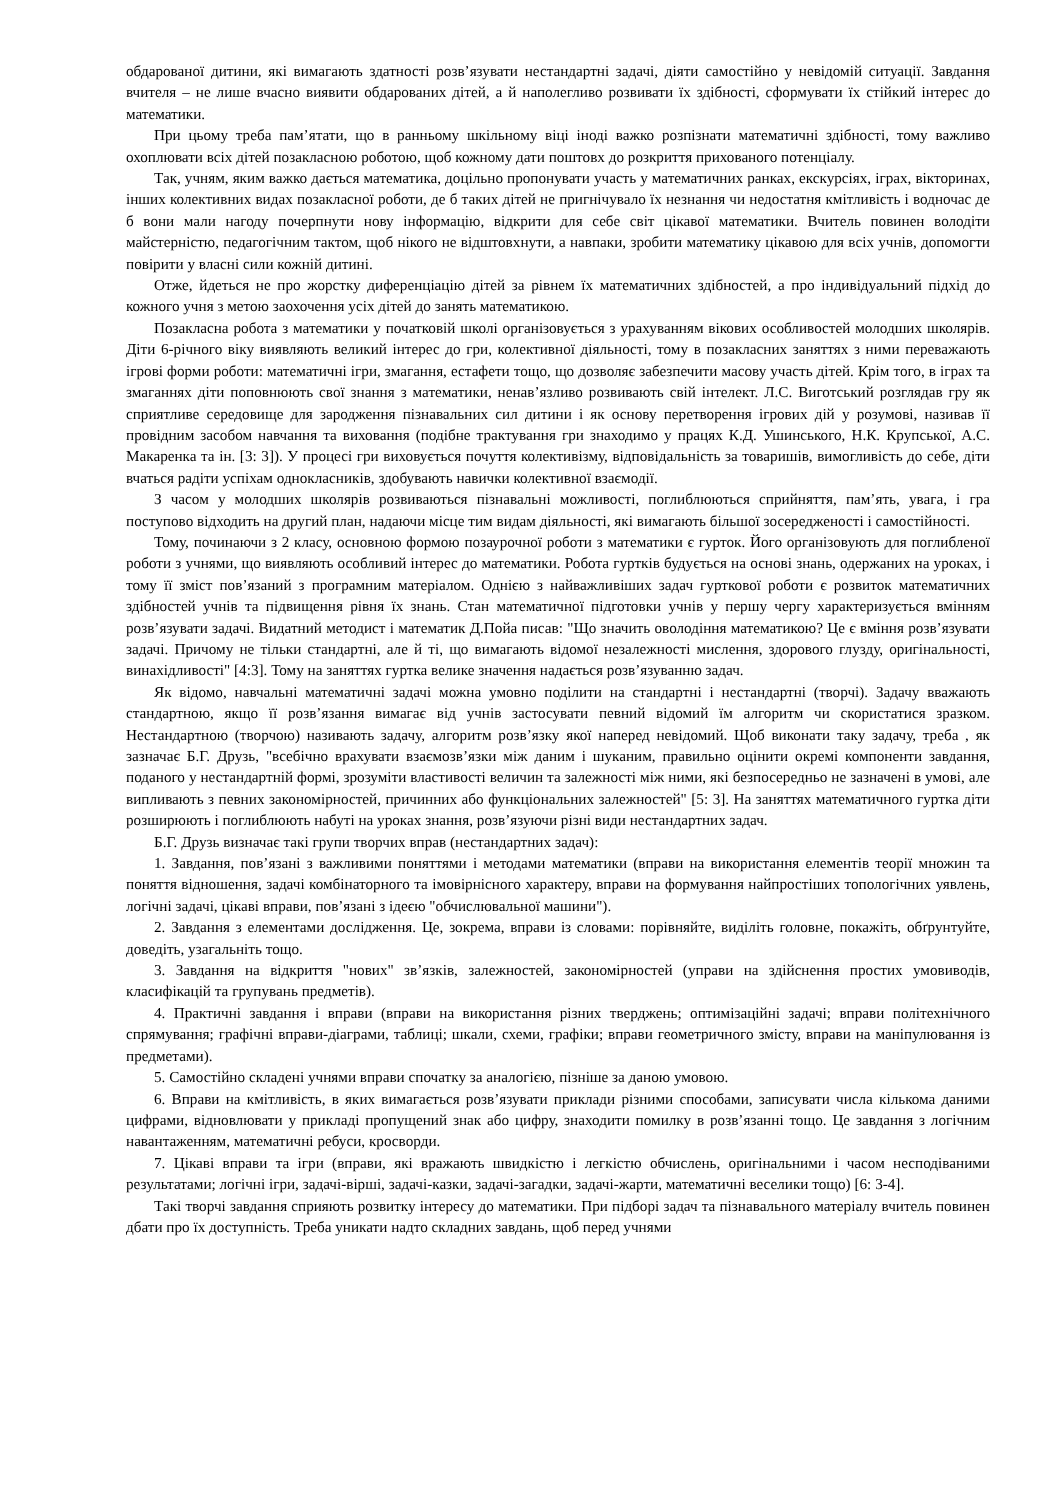обдарованої дитини, які вимагають здатності розв’язувати нестандартні задачі, діяти самостійно у невідомій ситуації. Завдання вчителя – не лише вчасно виявити обдарованих дітей, а й наполегливо розвивати їх здібності, сформувати їх стійкий інтерес до математики.
При цьому треба пам’ятати, що в ранньому шкільному віці іноді важко розпізнати математичні здібності, тому важливо охоплювати всіх дітей позакласною роботою, щоб кожному дати поштовх до розкриття прихованого потенціалу.
Так, учням, яким важко дається математика, доцільно пропонувати участь у математичних ранках, екскурсіях, іграх, вікторинах, інших колективних видах позакласної роботи, де б таких дітей не пригнічувало їх незнання чи недостатня кмітливість і водночас де б вони мали нагоду почерпнути нову інформацію, відкрити для себе світ цікавої математики. Вчитель повинен володіти майстерністю, педагогічним тактом, щоб нікого не відштовхнути, а навпаки, зробити математику цікавою для всіх учнів, допомогти повірити у власні сили кожній дитині.
Отже, йдеться не про жорстку диференціацію дітей за рівнем їх математичних здібностей, а про індивідуальний підхід до кожного учня з метою заохочення усіх дітей до занять математикою.
Позакласна робота з математики у початковій школі організовується з урахуванням вікових особливостей молодших школярів. Діти 6-річного віку виявляють великий інтерес до гри, колективної діяльності, тому в позакласних заняттях з ними переважають ігрові форми роботи: математичні ігри, змагання, естафети тощо, що дозволяє забезпечити масову участь дітей. Крім того, в іграх та змаганнях діти поповнюють свої знання з математики, ненав’язливо розвивають свій інтелект. Л.С. Виготський розглядав гру як сприятливе середовище для зародження пізнавальних сил дитини і як основу перетворення ігрових дій у розумові, називав її провідним засобом навчання та виховання (подібне трактування гри знаходимо у працях К.Д. Ушинського, Н.К. Крупської, А.С. Макаренка та ін. [3: 3]). У процесі гри виховується почуття колективізму, відповідальність за товаришів, вимогливість до себе, діти вчаться радіти успіхам однокласників, здобувають навички колективної взаємодії.
З часом у молодших школярів розвиваються пізнавальні можливості, поглиблюються сприйняття, пам’ять, увага, і гра поступово відходить на другий план, надаючи місце тим видам діяльності, які вимагають більшої зосередженості і самостійності.
Тому, починаючи з 2 класу, основною формою позаурочної роботи з математики є гурток. Його організовують для поглибленої роботи з учнями, що виявляють особливий інтерес до математики. Робота гуртків будується на основі знань, одержаних на уроках, і тому її зміст пов’язаний з програмним матеріалом. Однією з найважливіших задач гурткової роботи є розвиток математичних здібностей учнів та підвищення рівня їх знань. Стан математичної підготовки учнів у першу чергу характеризується вмінням розв’язувати задачі. Видатний методист і математик Д.Пойа писав: "Що значить оволодіння математикою? Це є вміння розв’язувати задачі. Причому не тільки стандартні, але й ті, що вимагають відомої незалежності мислення, здорового глузду, оригінальності, винахідливості" [4:3]. Тому на заняттях гуртка велике значення надається розв’язуванню задач.
Як відомо, навчальні математичні задачі можна умовно поділити на стандартні і нестандартні (творчі). Задачу вважають стандартною, якщо її розв’язання вимагає від учнів застосувати певний відомий їм алгоритм чи скористатися зразком. Нестандартною (творчою) називають задачу, алгоритм розв’язку якої наперед невідомий. Щоб виконати таку задачу, треба , як зазначає Б.Г. Друзь, "всебічно врахувати взаємозв’язки між даним і шуканим, правильно оцінити окремі компоненти завдання, поданого у нестандартній формі, зрозуміти властивості величин та залежності між ними, які безпосередньо не зазначені в умові, але випливають з певних закономірностей, причинних або функціональних залежностей" [5: 3]. На заняттях математичного гуртка діти розширюють і поглиблюють набуті на уроках знання, розв’язуючи різні види нестандартних задач.
Б.Г. Друзь визначає такі групи творчих вправ (нестандартних задач):
1. Завдання, пов’язані з важливими поняттями і методами математики (вправи на використання елементів теорії множин та поняття відношення, задачі комбінаторного та імовірнісного характеру, вправи на формування найпростіших топологічних уявлень, логічні задачі, цікаві вправи, пов’язані з ідеєю "обчислювальної машини").
2. Завдання з елементами дослідження. Це, зокрема, вправи із словами: порівняйте, виділіть головне, покажіть, обґрунтуйте, доведіть, узагальніть тощо.
3. Завдання на відкриття "нових" зв’язків, залежностей, закономірностей (управи на здійснення простих умовиводів, класифікацій та групувань предметів).
4. Практичні завдання і вправи (вправи на використання різних тверджень; оптимізаційні задачі; вправи політехнічного спрямування; графічні вправи-діаграми, таблиці; шкали, схеми, графіки; вправи геометричного змісту, вправи на маніпулювання із предметами).
5. Самостійно складені учнями вправи спочатку за аналогією, пізніше за даною умовою.
6. Вправи на кмітливість, в яких вимагається розв’язувати приклади різними способами, записувати числа кількома даними цифрами, відновлювати у прикладі пропущений знак або цифру, знаходити помилку в розв’язанні тощо. Це завдання з логічним навантаженням, математичні ребуси, кросворди.
7. Цікаві вправи та ігри (вправи, які вражають швидкістю і легкістю обчислень, оригінальними і часом несподіваними результатами; логічні ігри, задачі-вірші, задачі-казки, задачі-загадки, задачі-жарти, математичні веселики тощо) [6: 3-4].
Такі творчі завдання сприяють розвитку інтересу до математики. При підборі задач та пізнавального матеріалу вчитель повинен дбати про їх доступність. Треба уникати надто складних завдань, щоб перед учнями